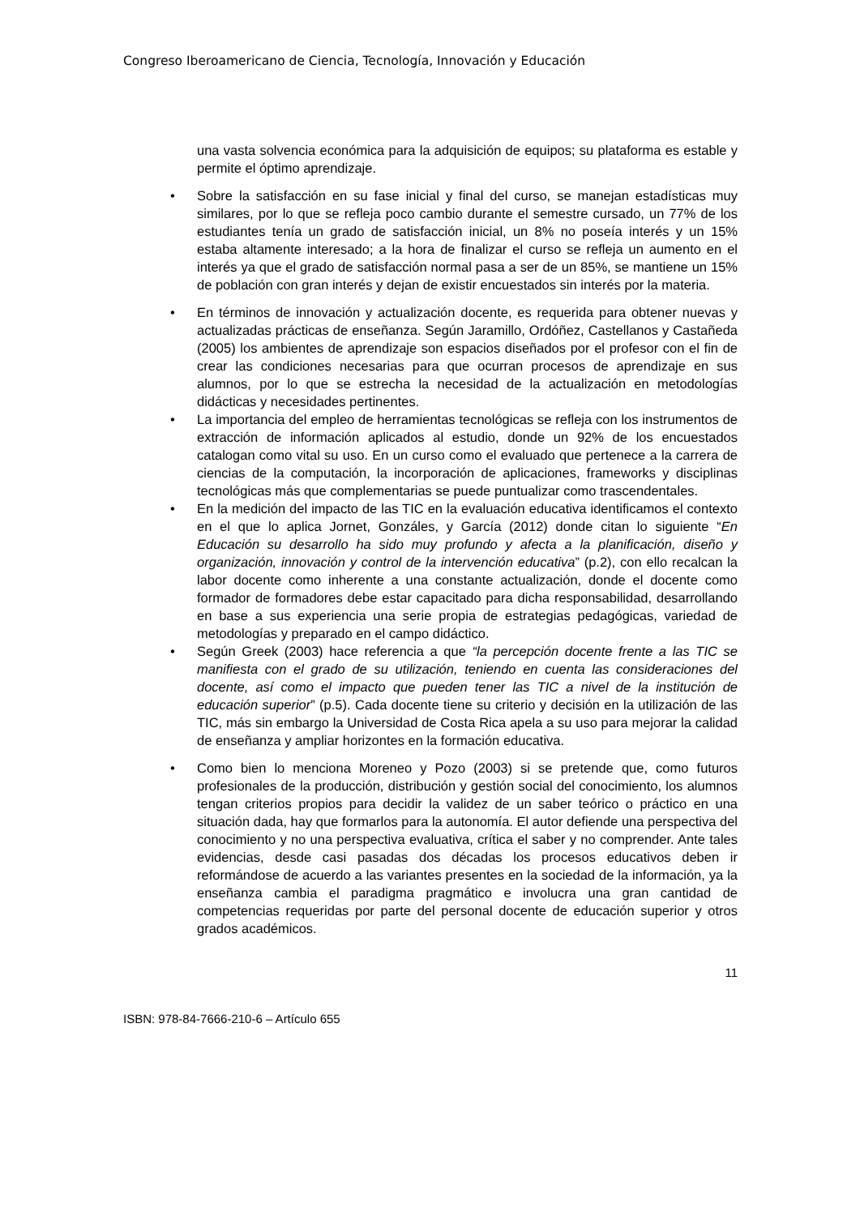Congreso Iberoamericano de Ciencia, Tecnología, Innovación y Educación
una vasta solvencia económica para la adquisición de equipos; su plataforma es estable y permite el óptimo aprendizaje.
• Sobre la satisfacción en su fase inicial y final del curso, se manejan estadísticas muy similares, por lo que se refleja poco cambio durante el semestre cursado, un 77% de los estudiantes tenía un grado de satisfacción inicial, un 8% no poseía interés y un 15% estaba altamente interesado; a la hora de finalizar el curso se refleja un aumento en el interés ya que el grado de satisfacción normal pasa a ser de un 85%, se mantiene un 15% de población con gran interés y dejan de existir encuestados sin interés por la materia.
• En términos de innovación y actualización docente, es requerida para obtener nuevas y actualizadas prácticas de enseñanza. Según Jaramillo, Ordóñez, Castellanos y Castañeda (2005) los ambientes de aprendizaje son espacios diseñados por el profesor con el fin de crear las condiciones necesarias para que ocurran procesos de aprendizaje en sus alumnos, por lo que se estrecha la necesidad de la actualización en metodologías didácticas y necesidades pertinentes.
• La importancia del empleo de herramientas tecnológicas se refleja con los instrumentos de extracción de información aplicados al estudio, donde un 92% de los encuestados catalogan como vital su uso. En un curso como el evaluado que pertenece a la carrera de ciencias de la computación, la incorporación de aplicaciones, frameworks y disciplinas tecnológicas más que complementarias se puede puntualizar como trascendentales.
• En la medición del impacto de las TIC en la evaluación educativa identificamos el contexto en el que lo aplica Jornet, Gonzáles, y García (2012) donde citan lo siguiente “En Educación su desarrollo ha sido muy profundo y afecta a la planificación, diseño y organización, innovación y control de la intervención educativa” (p.2), con ello recalcan la labor docente como inherente a una constante actualización, donde el docente como formador de formadores debe estar capacitado para dicha responsabilidad, desarrollando en base a sus experiencia una serie propia de estrategias pedagógicas, variedad de metodologías y preparado en el campo didáctico.
• Según Greek (2003) hace referencia a que “la percepción docente frente a las TIC se manifiesta con el grado de su utilización, teniendo en cuenta las consideraciones del docente, así como el impacto que pueden tener las TIC a nivel de la institución de educación superior” (p.5). Cada docente tiene su criterio y decisión en la utilización de las TIC, más sin embargo la Universidad de Costa Rica apela a su uso para mejorar la calidad de enseñanza y ampliar horizontes en la formación educativa.
• Como bien lo menciona Moreneo y Pozo (2003) si se pretende que, como futuros profesionales de la producción, distribución y gestión social del conocimiento, los alumnos tengan criterios propios para decidir la validez de un saber teórico o práctico en una situación dada, hay que formarlos para la autonomía. El autor defiende una perspectiva del conocimiento y no una perspectiva evaluativa, crítica el saber y no comprender. Ante tales evidencias, desde casi pasadas dos décadas los procesos educativos deben ir reformándose de acuerdo a las variantes presentes en la sociedad de la información, ya la enseñanza cambia el paradigma pragmático e involucra una gran cantidad de competencias requeridas por parte del personal docente de educación superior y otros grados académicos.
11
ISBN: 978-84-7666-210-6 – Artículo 655